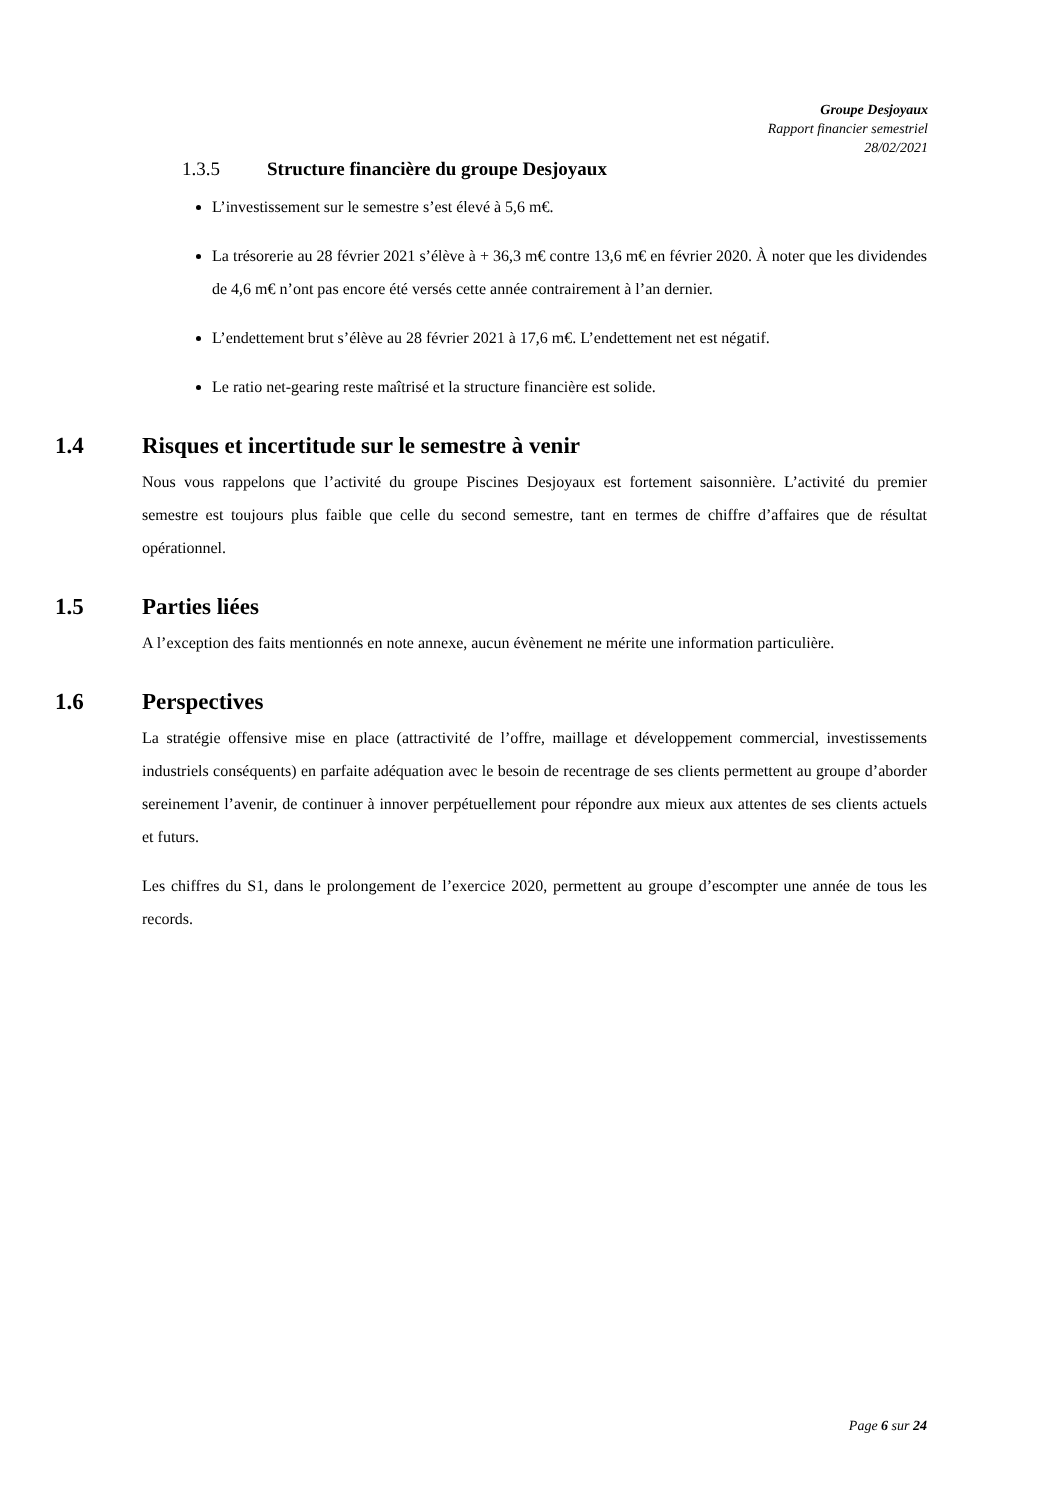Groupe Desjoyaux
Rapport financier semestriel
28/02/2021
1.3.5 Structure financière du groupe Desjoyaux
L’investissement sur le semestre s’est élevé à 5,6 m€.
La trésorerie au 28 février 2021 s’élève à + 36,3 m€ contre 13,6 m€ en février 2020. À noter que les dividendes de 4,6 m€ n’ont pas encore été versés cette année contrairement à l’an dernier.
L’endettement brut s’élève au 28 février 2021 à 17,6 m€. L’endettement net est négatif.
Le ratio net-gearing reste maîtrisé et la structure financière est solide.
1.4 Risques et incertitude sur le semestre à venir
Nous vous rappelons que l’activité du groupe Piscines Desjoyaux est fortement saisonnière. L’activité du premier semestre est toujours plus faible que celle du second semestre, tant en termes de chiffre d’affaires que de résultat opérationnel.
1.5 Parties liées
A l’exception des faits mentionnés en note annexe, aucun évènement ne mérite une information particulière.
1.6 Perspectives
La stratégie offensive mise en place (attractivité de l’offre, maillage et développement commercial, investissements industriels conséquents) en parfaite adéquation avec le besoin de recentrage de ses clients permettent au groupe d’aborder sereinement l’avenir, de continuer à innover perpétuellement pour répondre aux mieux aux attentes de ses clients actuels et futurs.
Les chiffres du S1, dans le prolongement de l’exercice 2020, permettent au groupe d’escompter une année de tous les records.
Page 6 sur 24